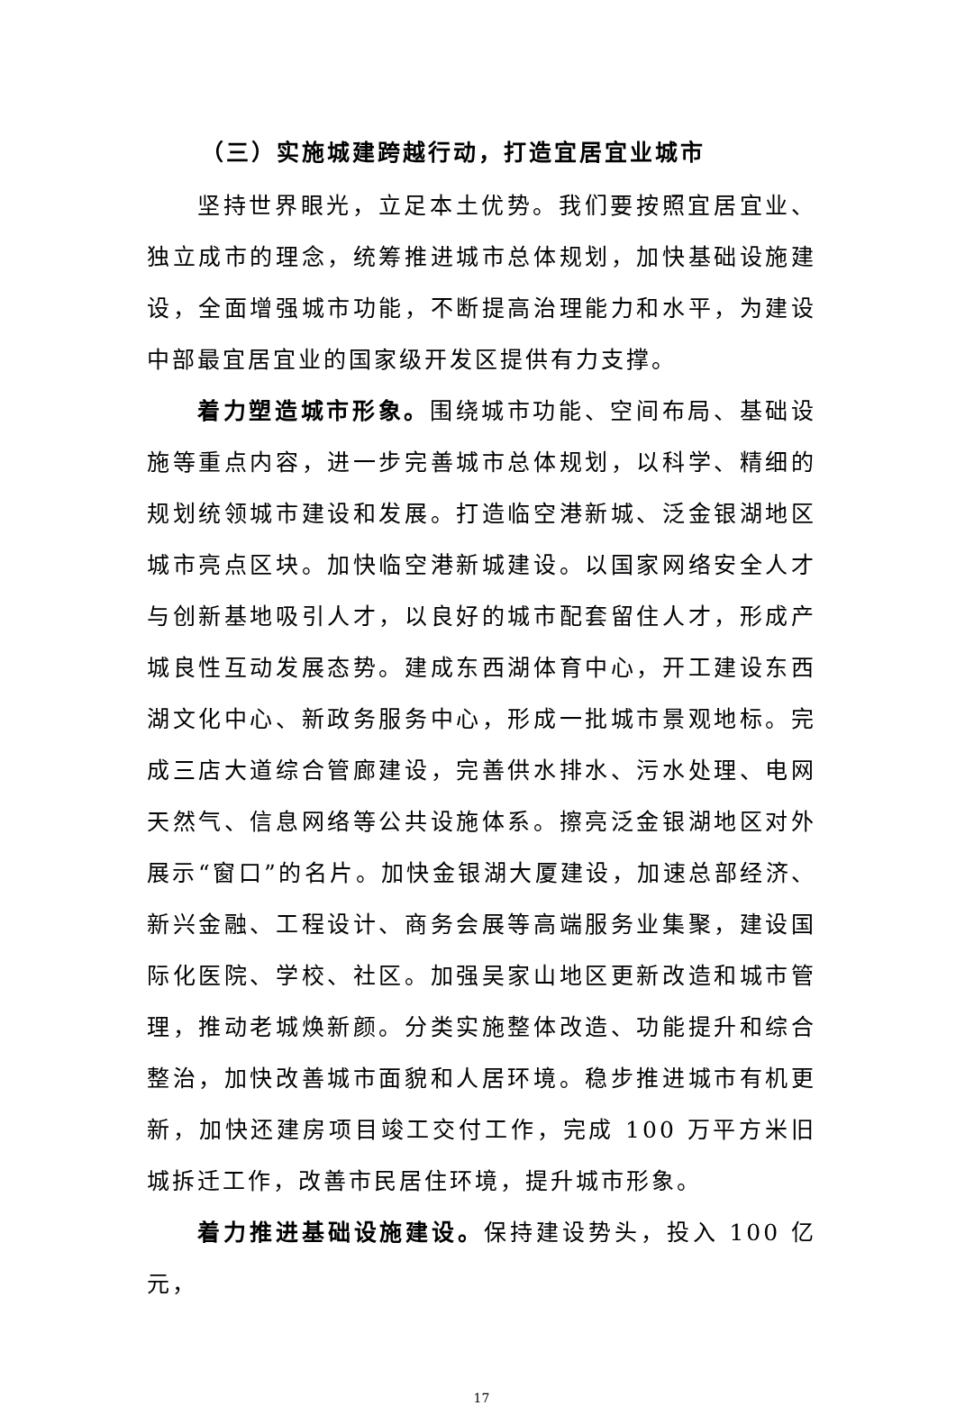（三）实施城建跨越行动，打造宜居宜业城市
坚持世界眼光，立足本土优势。我们要按照宜居宜业、独立成市的理念，统筹推进城市总体规划，加快基础设施建设，全面增强城市功能，不断提高治理能力和水平，为建设中部最宜居宜业的国家级开发区提供有力支撑。
着力塑造城市形象。围绕城市功能、空间布局、基础设施等重点内容，进一步完善城市总体规划，以科学、精细的规划统领城市建设和发展。打造临空港新城、泛金银湖地区城市亮点区块。加快临空港新城建设。以国家网络安全人才与创新基地吸引人才，以良好的城市配套留住人才，形成产城良性互动发展态势。建成东西湖体育中心，开工建设东西湖文化中心、新政务服务中心，形成一批城市景观地标。完成三店大道综合管廊建设，完善供水排水、污水处理、电网天然气、信息网络等公共设施体系。擦亮泛金银湖地区对外展示“窗口”的名片。加快金银湖大厦建设，加速总部经济、新兴金融、工程设计、商务会展等高端服务业集聚，建设国际化医院、学校、社区。加强吴家山地区更新改造和城市管理，推动老城焕新颜。分类实施整体改造、功能提升和综合整治，加快改善城市面貌和人居环境。稳步推进城市有机更新，加快还建房项目竣工交付工作，完成 100 万平方米旧城拆迁工作，改善市民居住环境，提升城市形象。
着力推进基础设施建设。保持建设势头，投入 100 亿元，
17